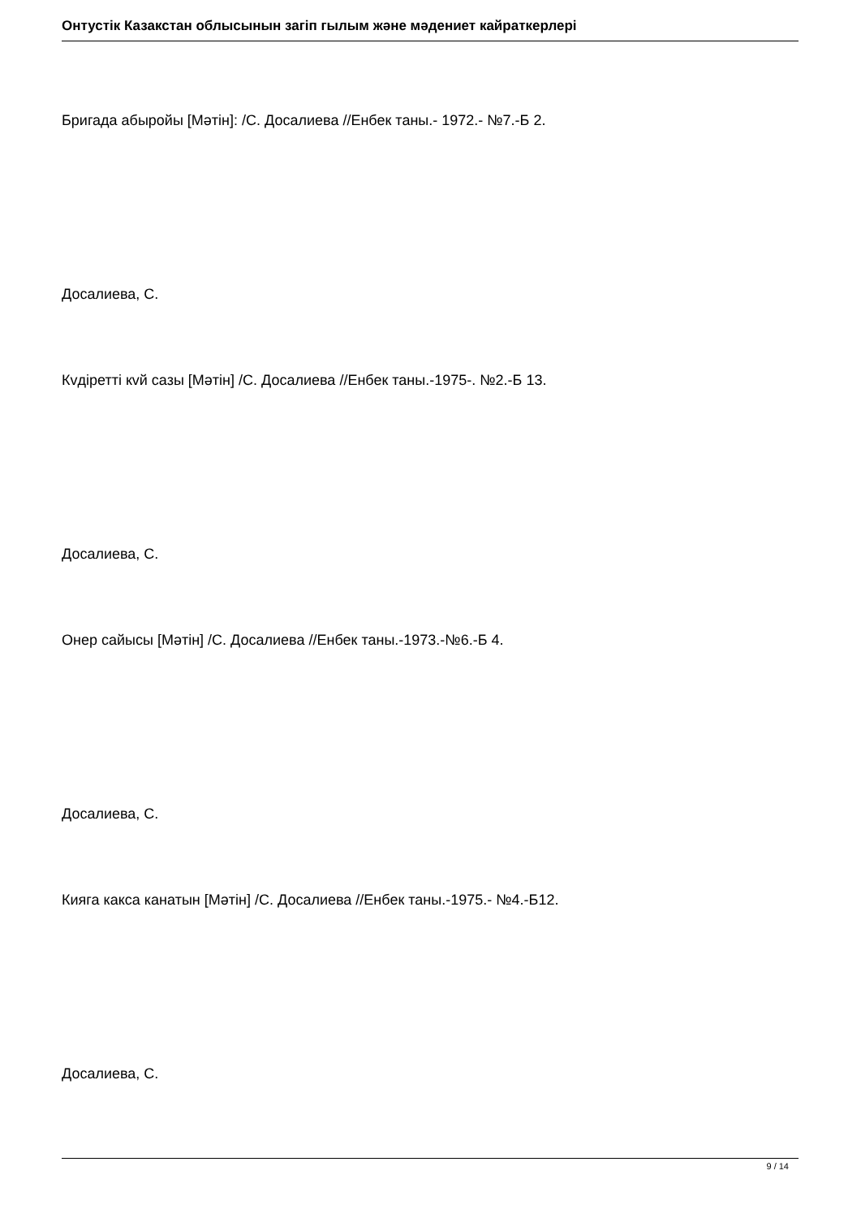Онтустік Казакстан облысынын загіп гылым жəне мəдениет кайраткерлері
Бригада абыройы [Мəтін]: /С. Досалиева //Енбек таны.- 1972.- №7.-Б 2.
Досалиева, С.
Кvдіретті кvй сазы [Мəтін] /С. Досалиева //Енбек таны.-1975-. №2.-Б 13.
Досалиева, С.
Онер сайысы [Мəтін] /С. Досалиева //Енбек таны.-1973.-№6.-Б 4.
Досалиева, С.
Кияга какса канатын [Мəтін] /С. Досалиева //Енбек таны.-1975.- №4.-Б12.
Досалиева, С.
9 / 14